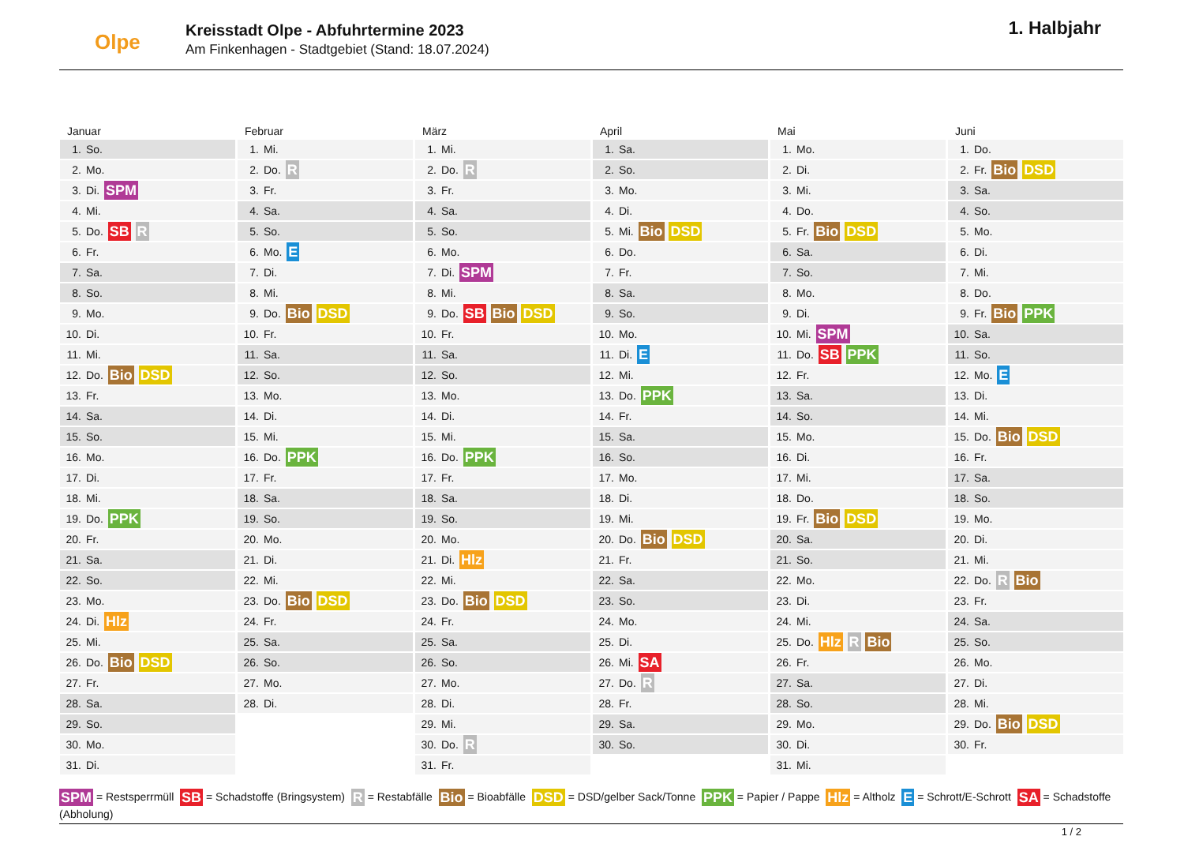Olpe
Kreisstadt Olpe - Abfuhrtermine 2023
Am Finkenhagen - Stadtgebiet (Stand: 18.07.2024)
1. Halbjahr
Januar
1. So.
2. Mo.
3. Di. SPM
4. Mi.
5. Do. SB R
6. Fr.
7. Sa.
8. So.
9. Mo.
10. Di.
11. Mi.
12. Do. Bio DSD
13. Fr.
14. Sa.
15. So.
16. Mo.
17. Di.
18. Mi.
19. Do. PPK
20. Fr.
21. Sa.
22. So.
23. Mo.
24. Di. Hlz
25. Mi.
26. Do. Bio DSD
27. Fr.
28. Sa.
29. So.
30. Mo.
31. Di.
Februar
1. Mi.
2. Do. R
3. Fr.
4. Sa.
5. So.
6. Mo. E
7. Di.
8. Mi.
9. Do. Bio DSD
10. Fr.
11. Sa.
12. So.
13. Mo.
14. Di.
15. Mi.
16. Do. PPK
17. Fr.
18. Sa.
19. So.
20. Mo.
21. Di.
22. Mi.
23. Do. Bio DSD
24. Fr.
25. Sa.
26. So.
27. Mo.
28. Di.
März
1. Mi.
2. Do. R
3. Fr.
4. Sa.
5. So.
6. Mo.
7. Di. SPM
8. Mi.
9. Do. SB Bio DSD
10. Fr.
11. Sa.
12. So.
13. Mo.
14. Di.
15. Mi.
16. Do. PPK
17. Fr.
18. Sa.
19. So.
20. Mo.
21. Di. Hlz
22. Mi.
23. Do. Bio DSD
24. Fr.
25. Sa.
26. So.
27. Mo.
28. Di.
29. Mi.
30. Do. R
31. Fr.
April
1. Sa.
2. So.
3. Mo.
4. Di.
5. Mi. Bio DSD
6. Do.
7. Fr.
8. Sa.
9. So.
10. Mo.
11. Di. E
12. Mi.
13. Do. PPK
14. Fr.
15. Sa.
16. So.
17. Mo.
18. Di.
19. Mi.
20. Do. Bio DSD
21. Fr.
22. Sa.
23. So.
24. Mo.
25. Di.
26. Mi. SA
27. Do. R
28. Fr.
29. Sa.
30. So.
Mai
1. Mo.
2. Di.
3. Mi.
4. Do.
5. Fr. Bio DSD
6. Sa.
7. So.
8. Mo.
9. Di.
10. Mi. SPM
11. Do. SB PPK
12. Fr.
13. Sa.
14. So.
15. Mo.
16. Di.
17. Mi.
18. Do.
19. Fr. Bio DSD
20. Sa.
21. So.
22. Mo.
23. Di.
24. Mi.
25. Do. Hlz R Bio
26. Fr.
27. Sa.
28. So.
29. Mo.
30. Di.
31. Mi.
Juni
1. Do.
2. Fr. Bio DSD
3. Sa.
4. So.
5. Mo.
6. Di.
7. Mi.
8. Do.
9. Fr. Bio PPK
10. Sa.
11. So.
12. Mo. E
13. Di.
14. Mi.
15. Do. Bio DSD
16. Fr.
17. Sa.
18. So.
19. Mo.
20. Di.
21. Mi.
22. Do. R Bio
23. Fr.
24. Sa.
25. So.
26. Mo.
27. Di.
28. Mi.
29. Do. Bio DSD
30. Fr.
SPM = Restsperrmüll SB = Schadstoffe (Bringsystem) R = Restabfälle Bio = Bioabfälle DSD = DSD/gelber Sack/Tonne PPK = Papier / Pappe Hlz = Altholz E = Schrott/E-Schrott SA = Schadstoffe (Abholung)
1 / 2